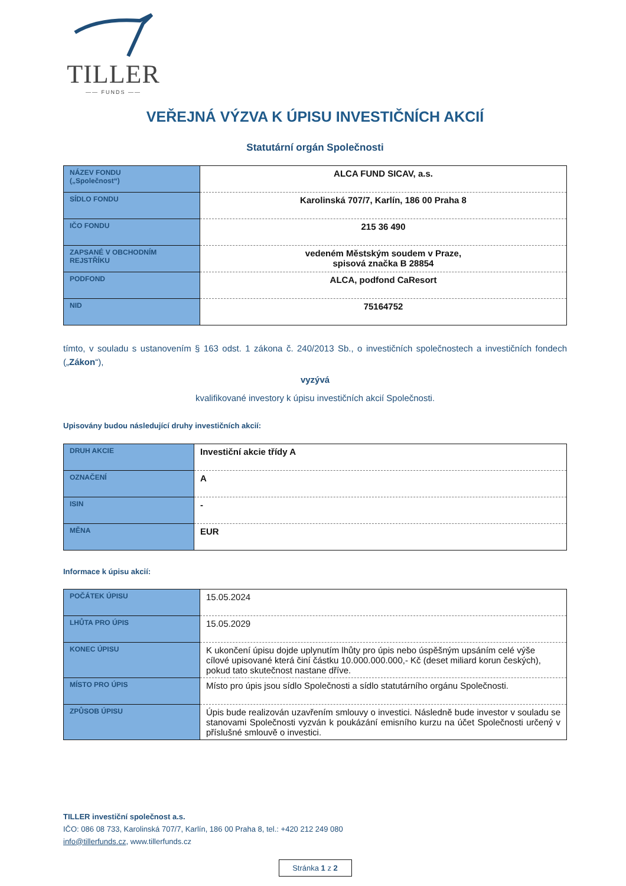TILLER
—— FUNDS ——
VEŘEJNÁ VÝZVA K ÚPISU INVESTIČNÍCH AKCIÍ
Statutární orgán Společnosti
| NÁZEV FONDU („Společnost“) | ALCA FUND SICAV, a.s. |
| SÍDLO FONDU | Karolinská 707/7, Karlín, 186 00 Praha 8 |
| IČO FONDU | 215 36 490 |
| ZAPSANÉ V OBCHODNÍM REJSTŘÍKU | vedeném Městským soudem v Praze, spisová značka B 28854 |
| PODFOND | ALCA, podfond CaResort |
| NID | 75164752 |
tímto, v souladu s ustanovením § 163 odst. 1 zákona č. 240/2013 Sb., o investičních společnostech a investičních fondech („Zákon“),
vyzývá
kvalifikované investory k úpisu investičních akcií Společnosti.
Upisovány budou následující druhy investičních akcií:
| DRUH AKCIE | Investiční akcie třídy A |
| OZNAČENÍ | A |
| ISIN | - |
| MĚNA | EUR |
Informace k úpisu akcií:
| POČÁTEK ÚPISU | 15.05.2024 |
| LHŮTA PRO ÚPIS | 15.05.2029 |
| KONEC ÚPISU | K ukončení úpisu dojde uplynutím lhůty pro úpis nebo úspěšným upsáním celé výše cílové upisované která činí částku 10.000.000.000,- Kč (deset miliard korun českých), pokud tato skutečnost nastane dříve. |
| MÍSTO PRO ÚPIS | Místo pro úpis jsou sídlo Společnosti a sídlo statutárního orgánu Společnosti. |
| ZPŮSOB ÚPISU | Úpis bude realizován uzavřením smlouvy o investici. Následně bude investor v souladu se stanovami Společnosti vyzván k poukázání emisního kurzu na účet Společnosti určený v příslušné smlouvě o investici. |
TILLER investiční společnost a.s.
IČO: 086 08 733, Karolinská 707/7, Karlín, 186 00 Praha 8, tel.: +420 212 249 080
info@tillerfunds.cz, www.tillerfunds.cz
Stránka 1 z 2